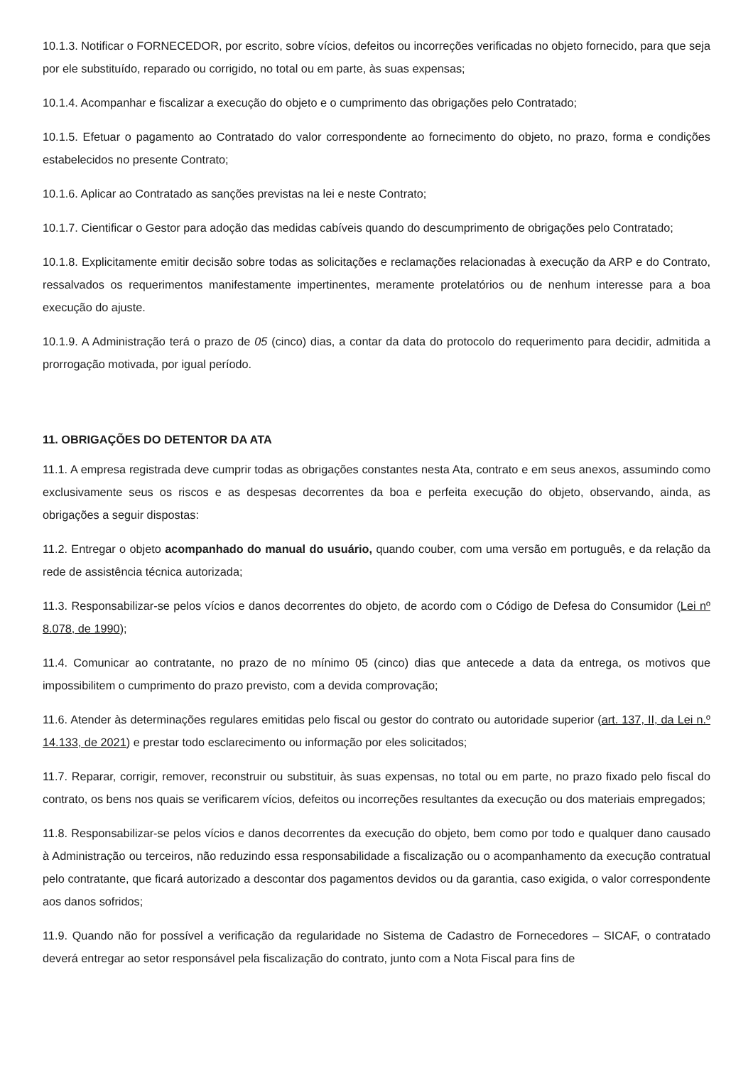10.1.3. Notificar o FORNECEDOR, por escrito, sobre vícios, defeitos ou incorreções verificadas no objeto fornecido, para que seja por ele substituído, reparado ou corrigido, no total ou em parte, às suas expensas;
10.1.4. Acompanhar e fiscalizar a execução do objeto e o cumprimento das obrigações pelo Contratado;
10.1.5. Efetuar o pagamento ao Contratado do valor correspondente ao fornecimento do objeto, no prazo, forma e condições estabelecidos no presente Contrato;
10.1.6. Aplicar ao Contratado as sanções previstas na lei e neste Contrato;
10.1.7. Cientificar o Gestor para adoção das medidas cabíveis quando do descumprimento de obrigações pelo Contratado;
10.1.8. Explicitamente emitir decisão sobre todas as solicitações e reclamações relacionadas à execução da ARP e do Contrato, ressalvados os requerimentos manifestamente impertinentes, meramente protelatórios ou de nenhum interesse para a boa execução do ajuste.
10.1.9. A Administração terá o prazo de 05 (cinco) dias, a contar da data do protocolo do requerimento para decidir, admitida a prorrogação motivada, por igual período.
11. OBRIGAÇÕES DO DETENTOR DA ATA
11.1. A empresa registrada deve cumprir todas as obrigações constantes nesta Ata, contrato e em seus anexos, assumindo como exclusivamente seus os riscos e as despesas decorrentes da boa e perfeita execução do objeto, observando, ainda, as obrigações a seguir dispostas:
11.2. Entregar o objeto acompanhado do manual do usuário, quando couber, com uma versão em português, e da relação da rede de assistência técnica autorizada;
11.3. Responsabilizar-se pelos vícios e danos decorrentes do objeto, de acordo com o Código de Defesa do Consumidor (Lei nº 8.078, de 1990);
11.4. Comunicar ao contratante, no prazo de no mínimo 05 (cinco) dias que antecede a data da entrega, os motivos que impossibilitem o cumprimento do prazo previsto, com a devida comprovação;
11.6. Atender às determinações regulares emitidas pelo fiscal ou gestor do contrato ou autoridade superior (art. 137, II, da Lei n.º 14.133, de 2021) e prestar todo esclarecimento ou informação por eles solicitados;
11.7. Reparar, corrigir, remover, reconstruir ou substituir, às suas expensas, no total ou em parte, no prazo fixado pelo fiscal do contrato, os bens nos quais se verificarem vícios, defeitos ou incorreções resultantes da execução ou dos materiais empregados;
11.8. Responsabilizar-se pelos vícios e danos decorrentes da execução do objeto, bem como por todo e qualquer dano causado à Administração ou terceiros, não reduzindo essa responsabilidade a fiscalização ou o acompanhamento da execução contratual pelo contratante, que ficará autorizado a descontar dos pagamentos devidos ou da garantia, caso exigida, o valor correspondente aos danos sofridos;
11.9. Quando não for possível a verificação da regularidade no Sistema de Cadastro de Fornecedores – SICAF, o contratado deverá entregar ao setor responsável pela fiscalização do contrato, junto com a Nota Fiscal para fins de